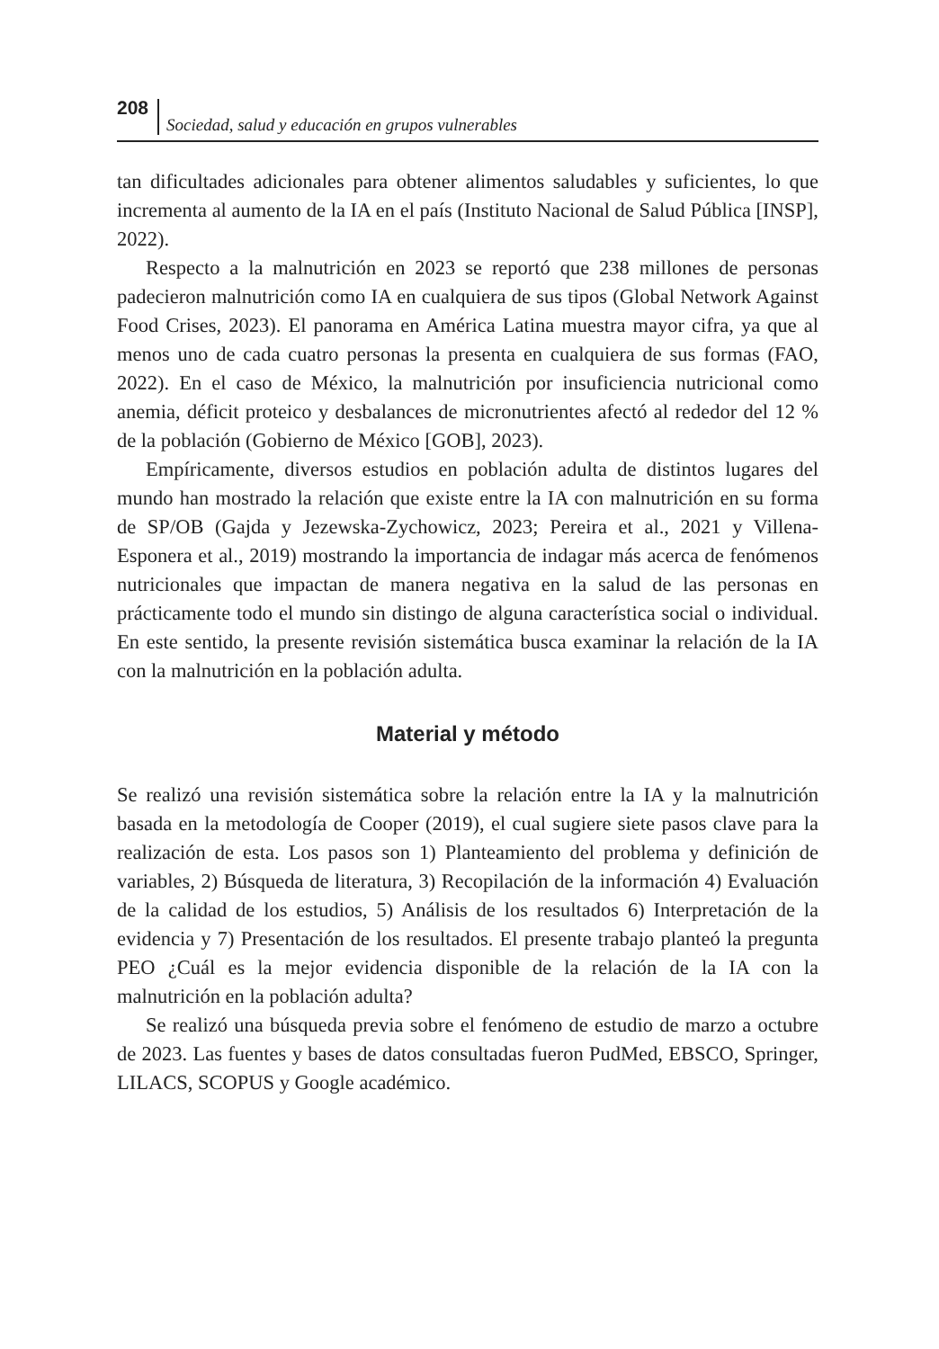208 Sociedad, salud y educación en grupos vulnerables
tan dificultades adicionales para obtener alimentos saludables y suficientes, lo que incrementa al aumento de la IA en el país (Instituto Nacional de Salud Pública [INSP], 2022).
Respecto a la malnutrición en 2023 se reportó que 238 millones de personas padecieron malnutrición como IA en cualquiera de sus tipos (Global Network Against Food Crises, 2023). El panorama en América Latina muestra mayor cifra, ya que al menos uno de cada cuatro personas la presenta en cualquiera de sus formas (FAO, 2022). En el caso de México, la malnutrición por insuficiencia nutricional como anemia, déficit proteico y desbalances de micronutrientes afectó al rededor del 12 % de la población (Gobierno de México [GOB], 2023).
Empíricamente, diversos estudios en población adulta de distintos lugares del mundo han mostrado la relación que existe entre la IA con malnutrición en su forma de SP/OB (Gajda y Jezewska-Zychowicz, 2023; Pereira et al., 2021 y Villena-Esponera et al., 2019) mostrando la importancia de indagar más acerca de fenómenos nutricionales que impactan de manera negativa en la salud de las personas en prácticamente todo el mundo sin distingo de alguna característica social o individual. En este sentido, la presente revisión sistemática busca examinar la relación de la IA con la malnutrición en la población adulta.
Material y método
Se realizó una revisión sistemática sobre la relación entre la IA y la malnutrición basada en la metodología de Cooper (2019), el cual sugiere siete pasos clave para la realización de esta. Los pasos son 1) Planteamiento del problema y definición de variables, 2) Búsqueda de literatura, 3) Recopilación de la información 4) Evaluación de la calidad de los estudios, 5) Análisis de los resultados 6) Interpretación de la evidencia y 7) Presentación de los resultados. El presente trabajo planteó la pregunta PEO ¿Cuál es la mejor evidencia disponible de la relación de la IA con la malnutrición en la población adulta?
Se realizó una búsqueda previa sobre el fenómeno de estudio de marzo a octubre de 2023. Las fuentes y bases de datos consultadas fueron PudMed, EBSCO, Springer, LILACS, SCOPUS y Google académico.